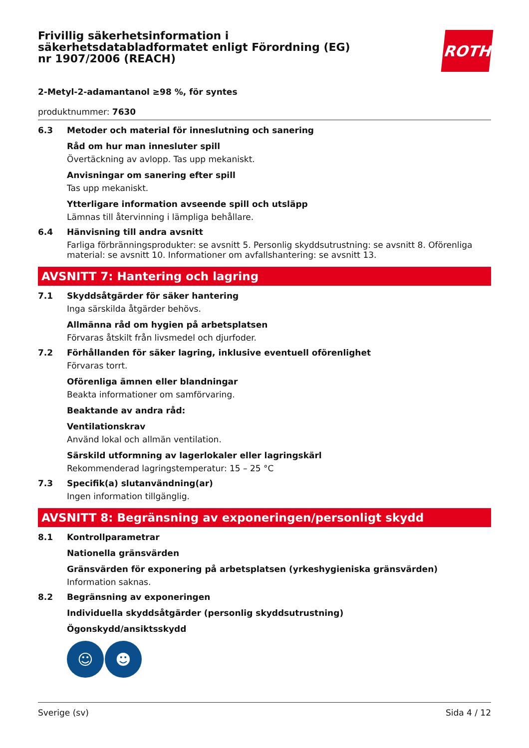Frivillig säkerhetsinformation i säkerhetsdatabladformatet enligt Förordning (EG) nr 1907/2006 (REACH)
ROTH
2-Metyl-2-adamantanol ≥98 %, för syntes
produktnummer: 7630
6.3 Metoder och material för inneslutning och sanering
Råd om hur man innesluter spill
Övertäckning av avlopp. Tas upp mekaniskt.
Anvisningar om sanering efter spill
Tas upp mekaniskt.
Ytterligare information avseende spill och utsläpp
Lämnas till återvinning i lämpliga behållare.
6.4 Hänvisning till andra avsnitt
Farliga förbränningsprodukter: se avsnitt 5. Personlig skyddsutrustning: se avsnitt 8. Oförenliga material: se avsnitt 10. Informationer om avfallshantering: se avsnitt 13.
AVSNITT 7: Hantering och lagring
7.1 Skyddsåtgärder för säker hantering
Inga särskilda åtgärder behövs.
Allmänna råd om hygien på arbetsplatsen
Förvaras åtskilt från livsmedel och djurfoder.
7.2 Förhållanden för säker lagring, inklusive eventuell oförenlighet
Förvaras torrt.
Oförenliga ämnen eller blandningar
Beakta informationer om samförvaring.
Beaktande av andra råd:
Ventilationskrav
Använd lokal och allmän ventilation.
Särskild utformning av lagerlokaler eller lagringskärl
Rekommenderad lagringstemperatur: 15 – 25 °C
7.3 Specifik(a) slutanvändning(ar)
Ingen information tillgänglig.
AVSNITT 8: Begränsning av exponeringen/personligt skydd
8.1 Kontrollparametrar
Nationella gränsvärden
Gränsvärden för exponering på arbetsplatsen (yrkeshygieniska gränsvärden)
Information saknas.
8.2 Begränsning av exponeringen
Individuella skyddsåtgärder (personlig skyddsutrustning)
Ögonskydd/ansiktsskydd
☺ ☻
Sverige (sv) Sida 4 / 12